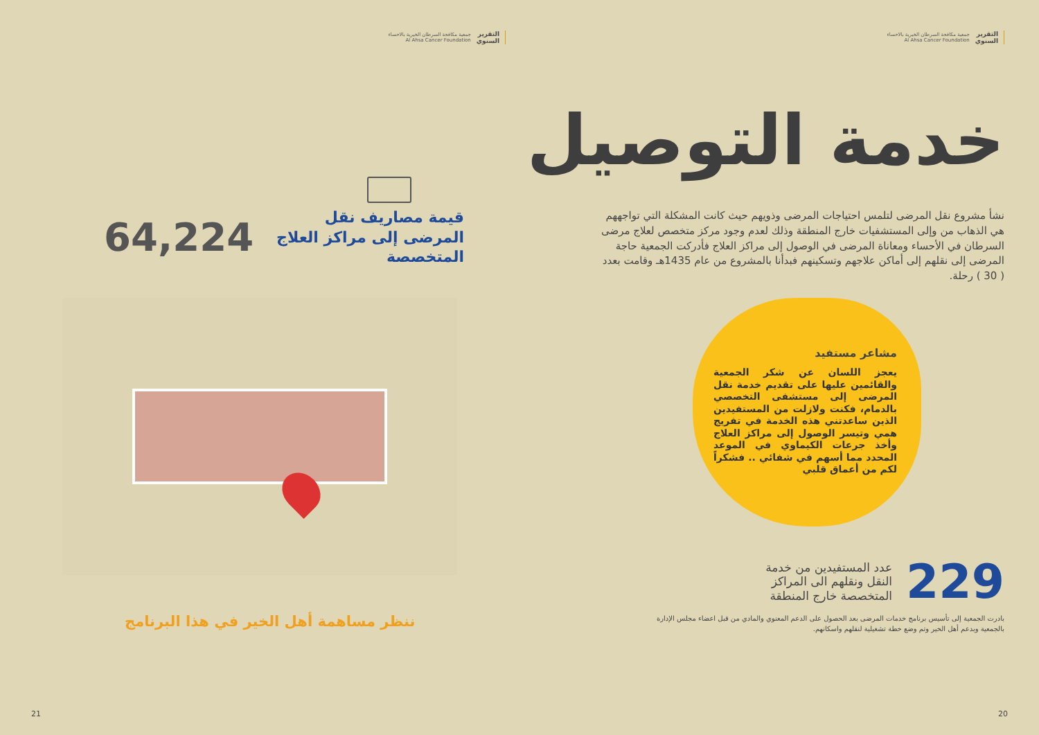جمعية مكافحة السرطان الخيرية بالاحساء
Al Ahsa Cancer Foundation التقرير
السنوي
قيمة مصاريف نقل المرضى إلى مراكز العلاج المتخصصة
64,224
ننظر مساهمة أهل الخير في هذا البرنامج
21
التقرير
السنوي جمعية مكافحة السرطان الخيرية بالاحساء
Al Ahsa Cancer Foundation
خدمة التوصيل
نشأ مشروع نقل المرضى لتلمس احتياجات المرضى وذويهم حيث كانت المشكلة التي تواجههم هي الذهاب من وإلى المستشفيات خارج المنطقة وذلك لعدم وجود مركز متخصص لعلاج مرضى السرطان في الأحساء ومعاناة المرضى في الوصول إلى مراكز العلاج فأدركت الجمعية حاجة المرضى إلى نقلهم إلى أماكن علاجهم وتسكينهم فبدأنا بالمشروع من عام 1435هـ وقامت بعدد ( 30 ) رحلة.
مشاعر مستفيد
يعجز اللسان عن شكر الجمعية والقائمين عليها على تقديم خدمة نقل المرضى إلى مستشفى التخصصي بالدمام، فكنت ولازلت من المستفيدين الذين ساعدتني هذه الخدمة في تفريج همي وتيسر الوصول إلى مراكز العلاج وأخذ جرعات الكيماوي في الموعد المحدد مما أسهم في شفائي .. فشكراً لكم من أعماق قلبي
229
عدد المستفيدين من خدمة النقل ونقلهم الى المراكز المتخصصة خارج المنطقة
بادرت الجمعية إلى تأسيس برنامج خدمات المرضى بعد الحصول على الدعم المعنوي والمادي من قبل اعضاء مجلس الإدارة بالجمعية وبدعم أهل الخير وتم وضع خطة تشغيلية لنقلهم واسكانهم.
20